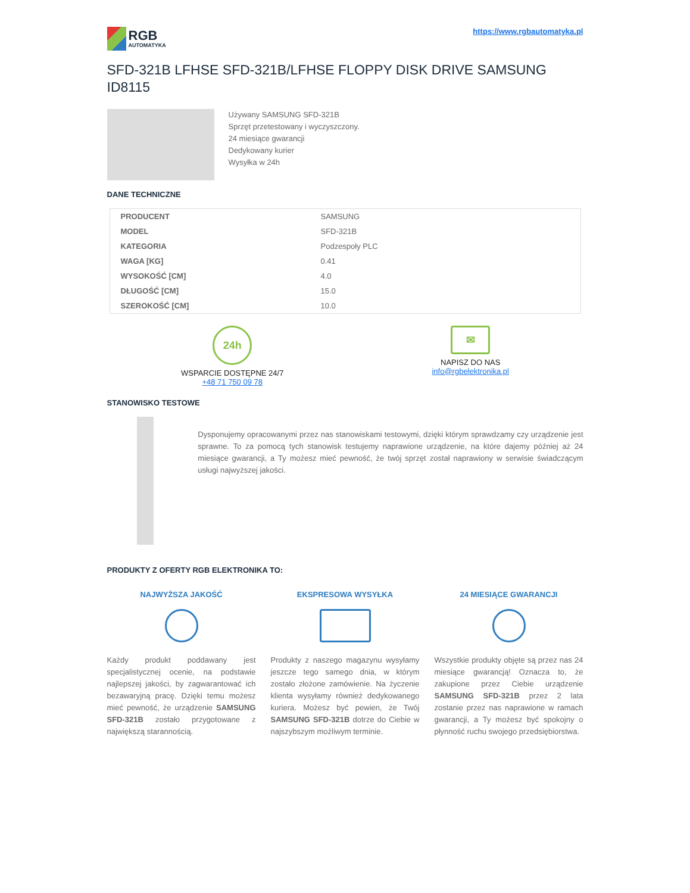RGB
AUTOMATYKA
https://www.rgbautomatyka.pl
SFD-321B LFHSE SFD-321B/LFHSE FLOPPY DISK DRIVE SAMSUNG ID8115
Używany SAMSUNG SFD-321B
Sprzęt przetestowany i wyczyszczony.
24 miesiące gwarancji
Dedykowany kurier
Wysyłka w 24h
DANE TECHNICZNE
| PRODUCENT | SAMSUNG |
| MODEL | SFD-321B |
| KATEGORIA | Podzespoły PLC |
| WAGA [KG] | 0.41 |
| WYSOKOŚĆ [CM] | 4.0 |
| DŁUGOŚĆ [CM] | 15.0 |
| SZEROKOŚĆ [CM] | 10.0 |
24h
WSPARCIE DOSTĘPNE 24/7
+48 71 750 09 78
✉
NAPISZ DO NAS
info@rgbelektronika.pl
STANOWISKO TESTOWE
Dysponujemy opracowanymi przez nas stanowiskami testowymi, dzięki którym sprawdzamy czy urządzenie jest sprawne. To za pomocą tych stanowisk testujemy naprawione urządzenie, na które dajemy później aż 24 miesiące gwarancji, a Ty możesz mieć pewność, że twój sprzęt został naprawiony w serwisie świadczącym usługi najwyższej jakości.
PRODUKTY Z OFERTY RGB ELEKTRONIKA TO:
NAJWYŻSZA JAKOŚĆ
Każdy produkt poddawany jest specjalistycznej ocenie, na podstawie najlepszej jakości, by zagwarantować ich bezawaryjną pracę. Dzięki temu możesz mieć pewność, że urządzenie SAMSUNG SFD-321B zostało przygotowane z największą starannością.
EKSPRESOWA WYSYŁKA
Produkty z naszego magazynu wysyłamy jeszcze tego samego dnia, w którym zostało złożone zamówienie. Na życzenie klienta wysyłamy również dedykowanego kuriera. Możesz być pewien, że Twój SAMSUNG SFD-321B dotrze do Ciebie w najszybszym możliwym terminie.
24 MIESIĄCE GWARANCJI
Wszystkie produkty objęte są przez nas 24 miesiące gwarancją! Oznacza to, że zakupione przez Ciebie urządzenie SAMSUNG SFD-321B przez 2 lata zostanie przez nas naprawione w ramach gwarancji, a Ty możesz być spokojny o płynność ruchu swojego przedsiębiorstwa.